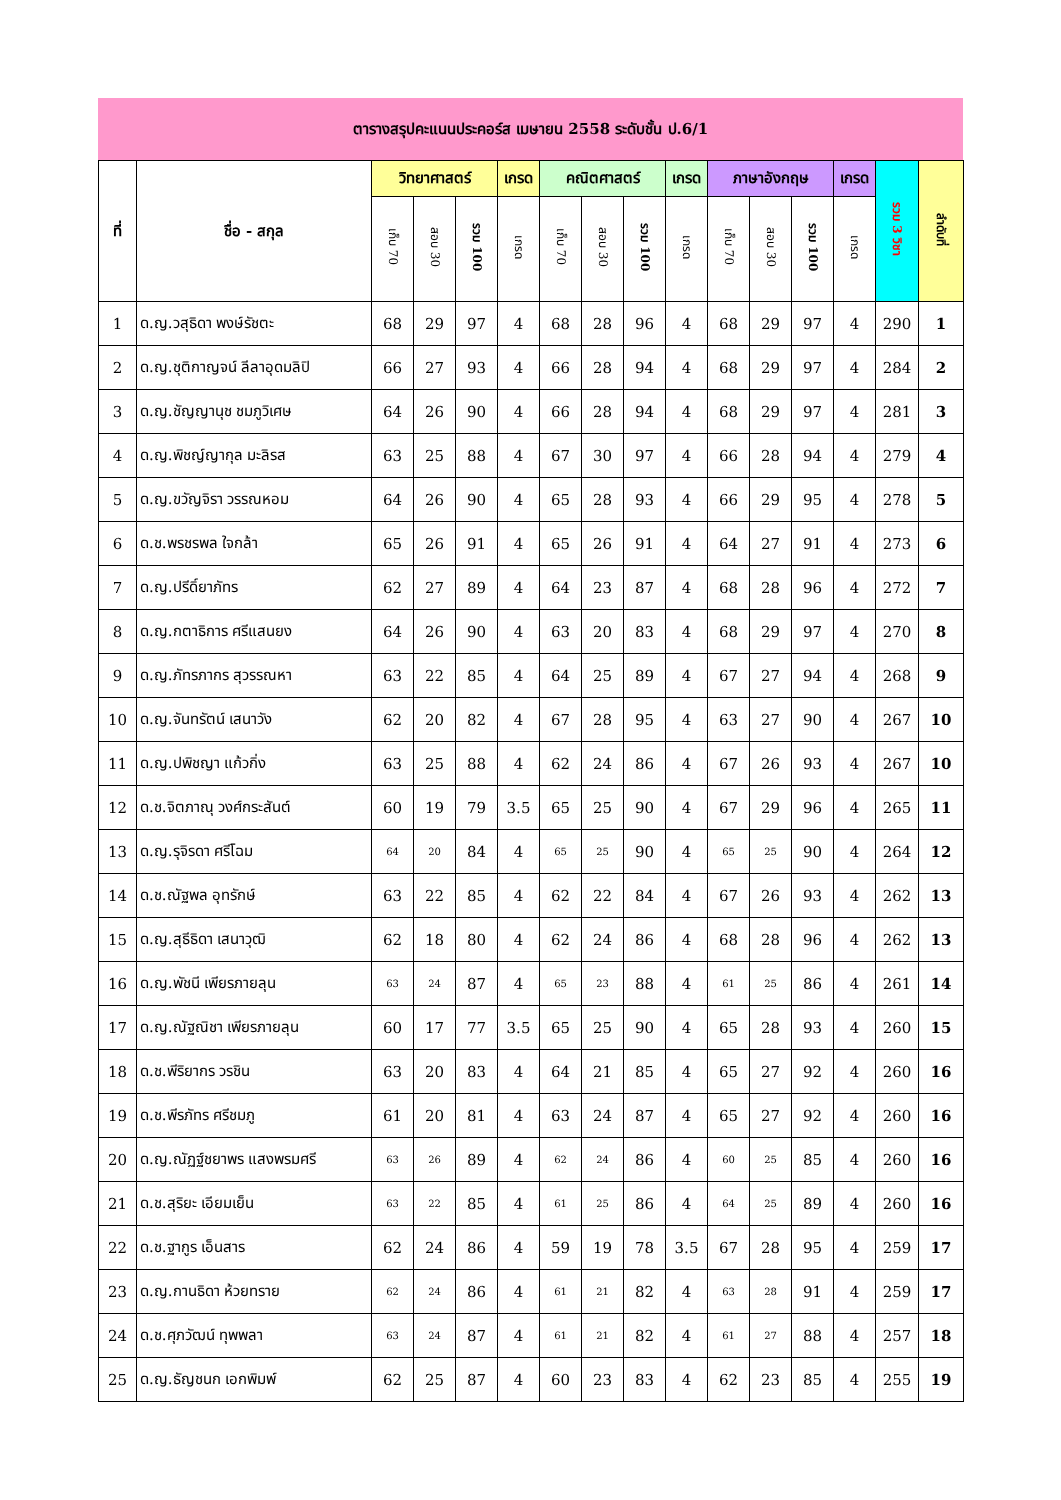ตารางสรุปคะแนนประคอร์ส เมษายน 2558 ระดับชั้น ป.6/1
| ที่ | ชื่อ - สกุล | วิทยาศาสตร์ | | | เกรด | คณิตศาสตร์ | | | เกรด | ภาษาอังกฤษ | | | เกรด | รวม 3 วิชา | ลำดับที่ |
| --- | --- | --- | --- | --- | --- | --- | --- | --- | --- | --- | --- | --- | --- | --- | --- |
| | | เก็บ 70 | สอบ 30 | รวม 100 | เกรด | เก็บ 70 | สอบ 30 | รวม 100 | เกรด | เก็บ 70 | สอบ 30 | รวม 100 | เกรด | | |
| 1 | ด.ญ.วสุธิดา พงษ์รัชตะ | 68 | 29 | 97 | 4 | 68 | 28 | 96 | 4 | 68 | 29 | 97 | 4 | 290 | 1 |
| 2 | ด.ญ.ชุติกาญจน์ ลีลาอุดมลิปิ | 66 | 27 | 93 | 4 | 66 | 28 | 94 | 4 | 68 | 29 | 97 | 4 | 284 | 2 |
| 3 | ด.ญ.ชัญญานุช ชมภูวิเศษ | 64 | 26 | 90 | 4 | 66 | 28 | 94 | 4 | 68 | 29 | 97 | 4 | 281 | 3 |
| 4 | ด.ญ.พิชญ์ญากุล มะลิรส | 63 | 25 | 88 | 4 | 67 | 30 | 97 | 4 | 66 | 28 | 94 | 4 | 279 | 4 |
| 5 | ด.ญ.ขวัญจิรา วรรณหอม | 64 | 26 | 90 | 4 | 65 | 28 | 93 | 4 | 66 | 29 | 95 | 4 | 278 | 5 |
| 6 | ด.ช.พรชรพล ใจกล้า | 65 | 26 | 91 | 4 | 65 | 26 | 91 | 4 | 64 | 27 | 91 | 4 | 273 | 6 |
| 7 | ด.ญ.ปรีดิ์ยาภัทร | 62 | 27 | 89 | 4 | 64 | 23 | 87 | 4 | 68 | 28 | 96 | 4 | 272 | 7 |
| 8 | ด.ญ.กตาธิการ ศรีแสนยง | 64 | 26 | 90 | 4 | 63 | 20 | 83 | 4 | 68 | 29 | 97 | 4 | 270 | 8 |
| 9 | ด.ญ.ภัทรภากร สุวรรณหา | 63 | 22 | 85 | 4 | 64 | 25 | 89 | 4 | 67 | 27 | 94 | 4 | 268 | 9 |
| 10 | ด.ญ.จันทรัตน์ เสนาวัง | 62 | 20 | 82 | 4 | 67 | 28 | 95 | 4 | 63 | 27 | 90 | 4 | 267 | 10 |
| 11 | ด.ญ.ปพิชญา แก้วกิ่ง | 63 | 25 | 88 | 4 | 62 | 24 | 86 | 4 | 67 | 26 | 93 | 4 | 267 | 10 |
| 12 | ด.ช.จิตภาณุ วงศ์กระสันต์ | 60 | 19 | 79 | 3.5 | 65 | 25 | 90 | 4 | 67 | 29 | 96 | 4 | 265 | 11 |
| 13 | ด.ญ.รุจิรดา ศรีโฉม | 64 | 20 | 84 | 4 | 65 | 25 | 90 | 4 | 65 | 25 | 90 | 4 | 264 | 12 |
| 14 | ด.ช.ณัฐพล อุทรักษ์ | 63 | 22 | 85 | 4 | 62 | 22 | 84 | 4 | 67 | 26 | 93 | 4 | 262 | 13 |
| 15 | ด.ญ.สุธีธิดา เสนาวุฒิ | 62 | 18 | 80 | 4 | 62 | 24 | 86 | 4 | 68 | 28 | 96 | 4 | 262 | 13 |
| 16 | ด.ญ.พัชนี เพียรภายลุน | 63 | 24 | 87 | 4 | 65 | 23 | 88 | 4 | 61 | 25 | 86 | 4 | 261 | 14 |
| 17 | ด.ญ.ณัฐณิชา เพียรภายลุน | 60 | 17 | 77 | 3.5 | 65 | 25 | 90 | 4 | 65 | 28 | 93 | 4 | 260 | 15 |
| 18 | ด.ช.พีริยากร วรชิน | 63 | 20 | 83 | 4 | 64 | 21 | 85 | 4 | 65 | 27 | 92 | 4 | 260 | 16 |
| 19 | ด.ช.พีรภัทร ศรีชมภู | 61 | 20 | 81 | 4 | 63 | 24 | 87 | 4 | 65 | 27 | 92 | 4 | 260 | 16 |
| 20 | ด.ญ.ณัฏฐ์ชยาพร แสงพรมศรี | 63 | 26 | 89 | 4 | 62 | 24 | 86 | 4 | 60 | 25 | 85 | 4 | 260 | 16 |
| 21 | ด.ช.สุริยะ เอียมเย็น | 63 | 22 | 85 | 4 | 61 | 25 | 86 | 4 | 64 | 25 | 89 | 4 | 260 | 16 |
| 22 | ด.ช.ฐากูร เอ็นสาร | 62 | 24 | 86 | 4 | 59 | 19 | 78 | 3.5 | 67 | 28 | 95 | 4 | 259 | 17 |
| 23 | ด.ญ.กานธิดา ห้วยทราย | 62 | 24 | 86 | 4 | 61 | 21 | 82 | 4 | 63 | 28 | 91 | 4 | 259 | 17 |
| 24 | ด.ช.ศุภวัฒน์ ทุพพลา | 63 | 24 | 87 | 4 | 61 | 21 | 82 | 4 | 61 | 27 | 88 | 4 | 257 | 18 |
| 25 | ด.ญ.ธัญชนก เอกพิมพ์ | 62 | 25 | 87 | 4 | 60 | 23 | 83 | 4 | 62 | 23 | 85 | 4 | 255 | 19 |